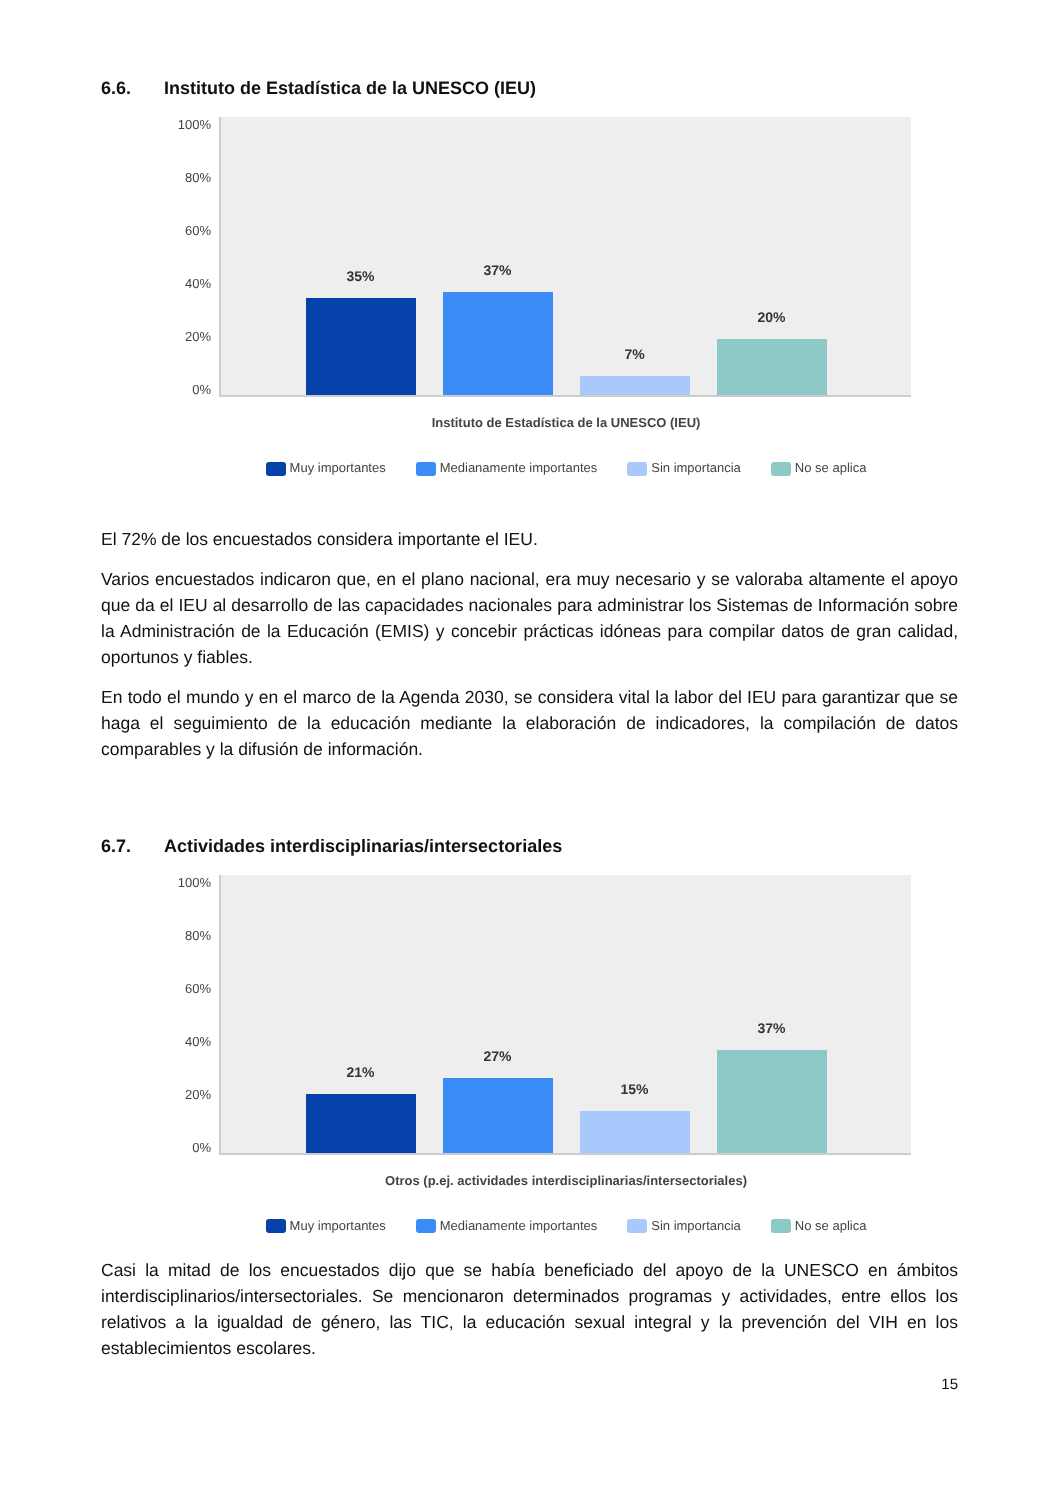6.6. Instituto de Estadística de la UNESCO (IEU)
100%
80%
60%
40%
20%
0%
35%
37%
7%
20%
Instituto de Estadística de la UNESCO (IEU)
Muy importantes Medianamente importantes Sin importancia No se aplica
El 72% de los encuestados considera importante el IEU.
Varios encuestados indicaron que, en el plano nacional, era muy necesario y se valoraba altamente el apoyo que da el IEU al desarrollo de las capacidades nacionales para administrar los Sistemas de Información sobre la Administración de la Educación (EMIS) y concebir prácticas idóneas para compilar datos de gran calidad, oportunos y fiables.
En todo el mundo y en el marco de la Agenda 2030, se considera vital la labor del IEU para garantizar que se haga el seguimiento de la educación mediante la elaboración de indicadores, la compilación de datos comparables y la difusión de información.
6.7. Actividades interdisciplinarias/intersectoriales
100%
80%
60%
40%
20%
0%
21%
27%
15%
37%
Otros (p.ej. actividades interdisciplinarias/intersectoriales)
Muy importantes Medianamente importantes Sin importancia No se aplica
Casi la mitad de los encuestados dijo que se había beneficiado del apoyo de la UNESCO en ámbitos interdisciplinarios/intersectoriales. Se mencionaron determinados programas y actividades, entre ellos los relativos a la igualdad de género, las TIC, la educación sexual integral y la prevención del VIH en los establecimientos escolares.
15